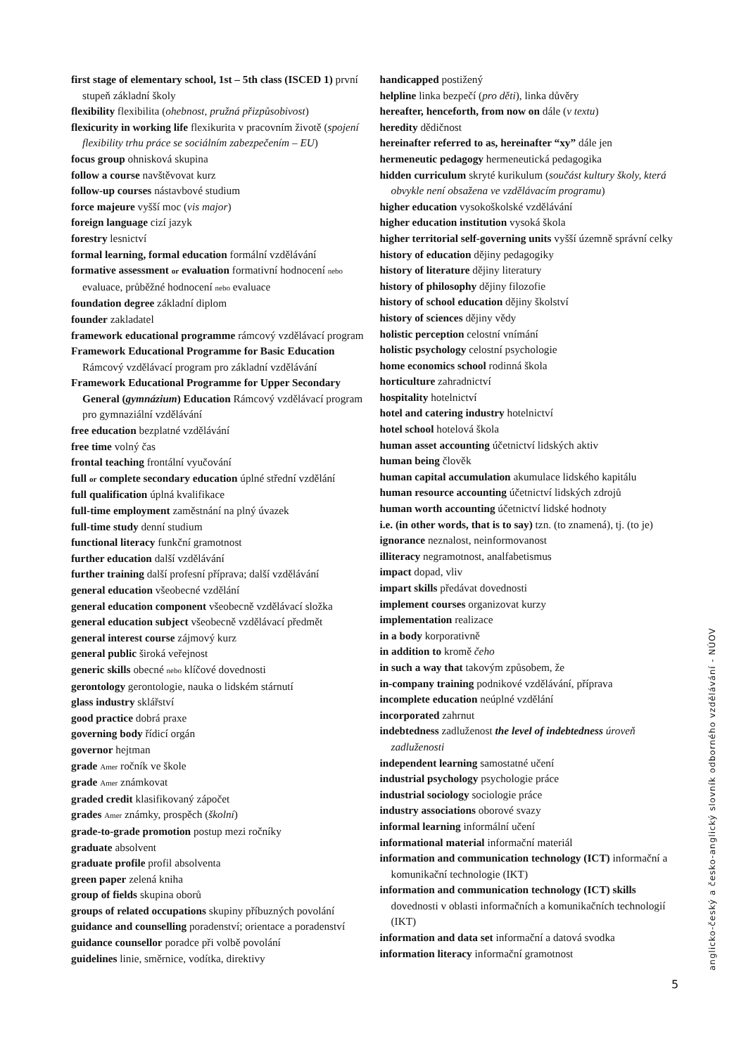first stage of elementary school, 1st – 5th class (ISCED 1) první stupeň základní školy
flexibility flexibilita (ohebnost, pružná přizpůsobivost)
flexicurity in working life flexikurita v pracovním životě (spojení flexibility trhu práce se sociálním zabezpečením – EU)
focus group ohnisková skupina
follow a course navštěvovat kurz
follow-up courses nástavbové studium
force majeure vyšší moc (vis major)
foreign language cizí jazyk
forestry lesnictví
formal learning, formal education formální vzdělávání
formative assessment or evaluation formativní hodnocení nebo evaluace, průběžné hodnocení nebo evaluace
foundation degree základní diplom
founder zakladatel
framework educational programme rámcový vzdělávací program
Framework Educational Programme for Basic Education Rámcový vzdělávací program pro základní vzdělávání
Framework Educational Programme for Upper Secondary General (gymnázium) Education Rámcový vzdělávací program pro gymnaziální vzdělávání
free education bezplatné vzdělávání
free time volný čas
frontal teaching frontální vyučování
full or complete secondary education úplné střední vzdělání
full qualification úplná kvalifikace
full-time employment zaměstnání na plný úvazek
full-time study denní studium
functional literacy funkční gramotnost
further education další vzdělávání
further training další profesní příprava; další vzdělávání
general education všeobecné vzdělání
general education component všeobecně vzdělávací složka
general education subject všeobecně vzdělávací předmět
general interest course zájmový kurz
general public široká veřejnost
generic skills obecné nebo klíčové dovednosti
gerontology gerontologie, nauka o lidském stárnutí
glass industry sklářství
good practice dobrá praxe
governing body řídicí orgán
governor hejtman
grade Amer ročník ve škole
grade Amer známkovat
graded credit klasifikovaný zápočet
grades Amer známky, prospěch (školní)
grade-to-grade promotion postup mezi ročníky
graduate absolvent
graduate profile profil absolventa
green paper zelená kniha
group of fields skupina oborů
groups of related occupations skupiny příbuzných povolání
guidance and counselling poradenství; orientace a poradenství
guidance counsellor poradce při volbě povolání
guidelines linie, směrnice, vodítka, direktivy
handicapped postižený
helpline linka bezpečí (pro děti), linka důvěry
hereafter, henceforth, from now on dále (v textu)
heredity dědičnost
hereinafter referred to as, hereinafter “xy” dále jen
hermeneutic pedagogy hermeneutická pedagogika
hidden curriculum skryté kurikulum (součást kultury školy, která obvykle není obsažena ve vzdělávacím programu)
higher education vysokoškolské vzdělávání
higher education institution vysoká škola
higher territorial self-governing units vyšší územně správní celky
history of education dějiny pedagogiky
history of literature dějiny literatury
history of philosophy dějiny filozofie
history of school education dějiny školství
history of sciences dějiny vědy
holistic perception celostní vnímání
holistic psychology celostní psychologie
home economics school rodinná škola
horticulture zahradnictví
hospitality hotelnictví
hotel and catering industry hotelnictví
hotel school hotelová škola
human asset accounting účetnictví lidských aktiv
human being člověk
human capital accumulation akumulace lidského kapitálu
human resource accounting účetnictví lidských zdrojů
human worth accounting účetnictví lidské hodnoty
i.e. (in other words, that is to say) tzn. (to znamená), tj. (to je)
ignorance neznalost, neinformovanost
illiteracy negramotnost, analfabetismus
impact dopad, vliv
impart skills předávat dovednosti
implement courses organizovat kurzy
implementation realizace
in a body korporativně
in addition to kromě čeho
in such a way that takovým způsobem, že
in-company training podnikové vzdělávání, příprava
incomplete education neúplné vzdělání
incorporated zahrnut
indebtedness zadluženost the level of indebtedness úroveň zadluženosti
independent learning samostatné učení
industrial psychology psychologie práce
industrial sociology sociologie práce
industry associations oborové svazy
informal learning informální učení
informational material informační materiál
information and communication technology (ICT) informační a komunikační technologie (IKT)
information and communication technology (ICT) skills dovednosti v oblasti informačních a komunikačních technologií (IKT)
information and data set informační a datová svodka
information literacy informační gramotnost
anglicko-český a česko-anglický slovník odborného vzdělávání - NÚOV
5